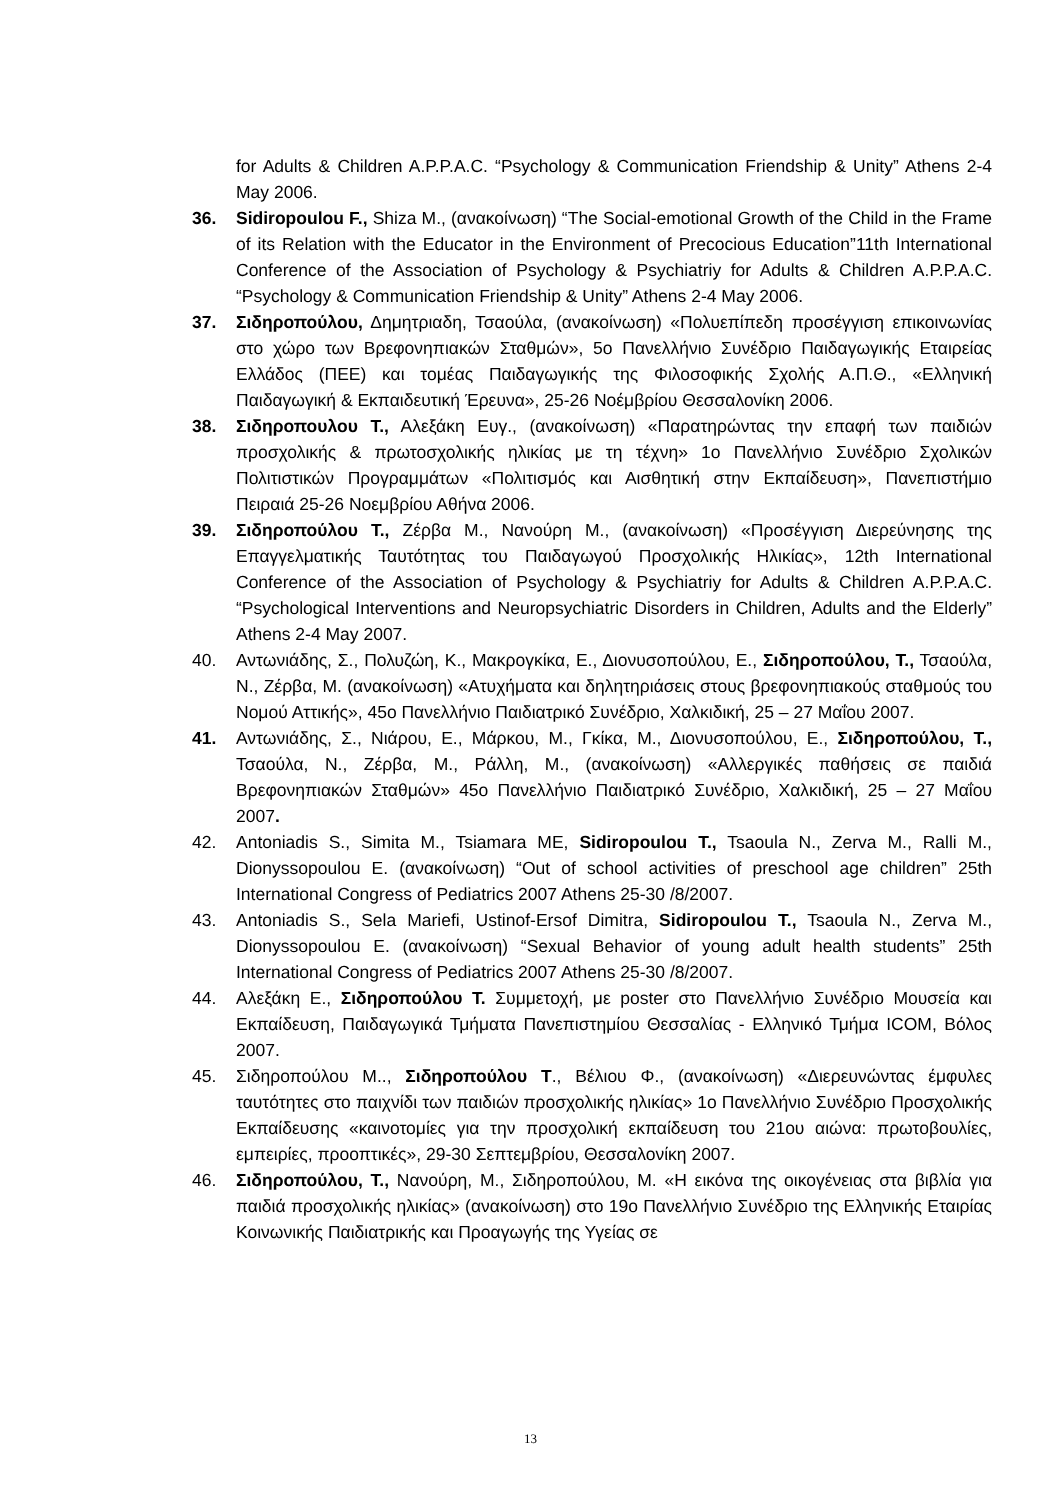for Adults & Children A.P.P.A.C. “Psychology & Communication Friendship & Unity” Athens 2-4 May 2006.
36. Sidiropoulou F., Shiza M., (ανακοίνωση) “The Social-emotional Growth of the Child in the Frame of its Relation with the Educator in the Environment of Precocious Education”11th International Conference of the Association of Psychology & Psychiatriy for Adults & Children A.P.P.A.C. “Psychology & Communication Friendship & Unity” Athens 2-4 May 2006.
37. Σιδηροπούλου, Δημητριαδη, Τσαούλα, (ανακοίνωση) «Πολυεπίπεδη προσέγγιση επικοινωνίας στο χώρο των Βρεφονηπιακών Σταθμών», 5ο Πανελλήνιο Συνέδριο Παιδαγωγικής Εταιρείας Ελλάδος (ΠΕΕ) και τομέας Παιδαγωγικής της Φιλοσοφικής Σχολής Α.Π.Θ., «Ελληνική Παιδαγωγική & Εκπαιδευτική Έρευνα», 25-26 Νοέμβρίου Θεσσαλονίκη 2006.
38. Σιδηροπουλου Τ., Αλεξάκη Ευγ., (ανακοίνωση) «Παρατηρώντας την επαφή των παιδιών προσχολικής & πρωτοσχολικής ηλικίας με τη τέχνη» 1ο Πανελλήνιο Συνέδριο Σχολικών Πολιτιστικών Προγραμμάτων «Πολιτισμός και Αισθητική στην Εκπαίδευση», Πανεπιστήμιο Πειραιά 25-26 Νοεμβρίου Αθήνα 2006.
39. Σιδηροπούλου Τ., Ζέρβα Μ., Νανούρη Μ., (ανακοίνωση) «Προσέγγιση Διερεύνησης της Επαγγελματικής Ταυτότητας του Παιδαγωγού Προσχολικής Ηλικίας», 12th International Conference of the Association of Psychology & Psychiatriy for Adults & Children A.P.P.A.C. “Psychological Interventions and Neuropsychiatric Disorders in Children, Adults and the Elderly” Athens 2-4 May 2007.
40. Αντωνιάδης, Σ., Πολυζώη, Κ., Μακρογκίκα, Ε., Διονυσοπούλου, Ε., Σιδηροπούλου, Τ., Τσαούλα, Ν., Ζέρβα, Μ. (ανακοίνωση) «Ατυχήματα και δηλητηριάσεις στους βρεφονηπιακούς σταθμούς του Νομού Αττικής», 45ο Πανελλήνιο Παιδιατρικό Συνέδριο, Χαλκιδική, 25 – 27 Μαΐου 2007.
41. Αντωνιάδης, Σ., Νιάρου, Ε., Μάρκου, Μ., Γκίκα, Μ., Διονυσοπούλου, Ε., Σιδηροπούλου, Τ., Τσαούλα, Ν., Ζέρβα, Μ., Ράλλη, Μ., (ανακοίνωση) «Αλλεργικές παθήσεις σε παιδιά Βρεφονηπιακών Σταθμών» 45ο Πανελλήνιο Παιδιατρικό Συνέδριο, Χαλκιδική, 25 – 27 Μαΐου 2007.
42. Antoniadis S., Simita M., Tsiamara ME, Sidiropoulou T., Tsaoula N., Zerva M., Ralli M., Dionyssopoulou E. (ανακοίνωση) “Out of school activities of preschool age children” 25th International Congress of Pediatrics 2007 Athens 25-30 /8/2007.
43. Antoniadis S., Sela Mariefi, Ustinof-Ersof Dimitra, Sidiropoulou T., Tsaoula N., Zerva M., Dionyssopoulou E. (ανακοίνωση) “Sexual Behavior of young adult health students” 25th International Congress of Pediatrics 2007 Athens 25-30 /8/2007.
44. Αλεξάκη Ε., Σιδηροπούλου Τ. Συμμετοχή, με poster στο Πανελλήνιο Συνέδριο Μουσεία και Εκπαίδευση, Παιδαγωγικά Τμήματα Πανεπιστημίου Θεσσαλίας - Ελληνικό Τμήμα ICOM, Βόλος 2007.
45. Σιδηροπούλου Μ.., Σιδηροπούλου Τ., Βέλιου Φ., (ανακοίνωση) «Διερευνώντας έμφυλες ταυτότητες στο παιχνίδι των παιδιών προσχολικής ηλικίας» 1ο Πανελλήνιο Συνέδριο Προσχολικής Εκπαίδευσης «καινοτομίες για την προσχολική εκπαίδευση του 21ου αιώνα: πρωτοβουλίες, εμπειρίες, προοπτικές», 29-30 Σεπτεμβρίου, Θεσσαλονίκη 2007.
46. Σιδηροπούλου, Τ., Νανούρη, Μ., Σιδηροπούλου, Μ. «Η εικόνα της οικογένειας στα βιβλία για παιδιά προσχολικής ηλικίας» (ανακοίνωση) στο 19ο Πανελλήνιο Συνέδριο της Ελληνικής Εταιρίας Κοινωνικής Παιδιατρικής και Προαγωγής της Υγείας σε
13